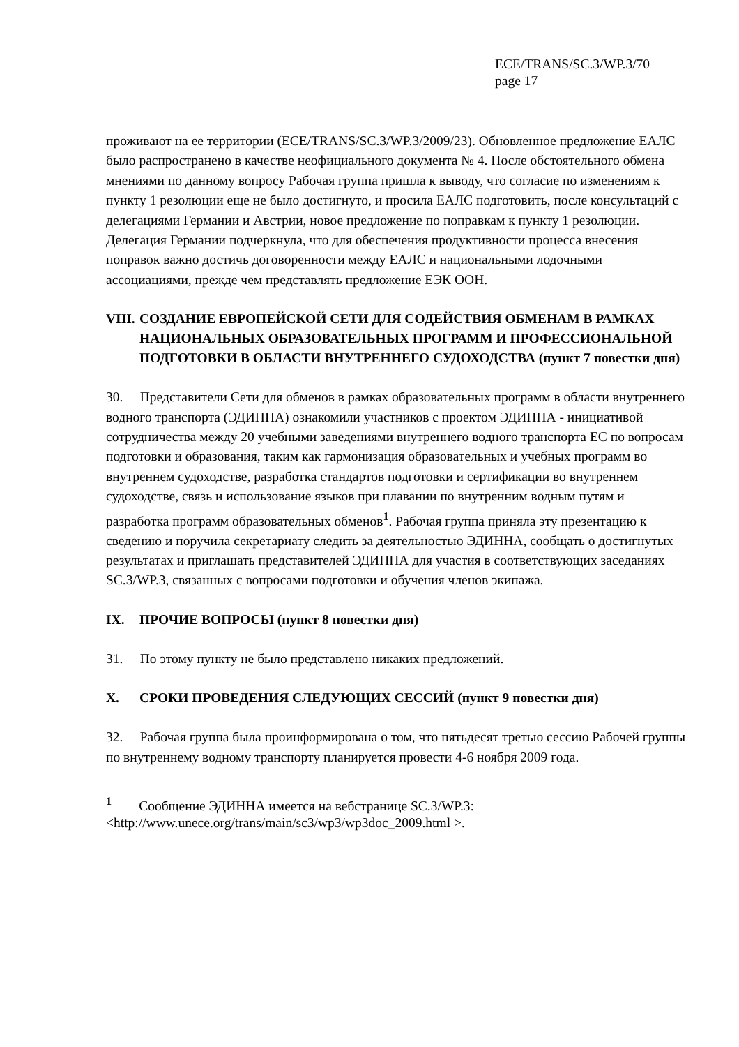ECE/TRANS/SC.3/WP.3/70
page 17
проживают на ее территории (ECE/TRANS/SC.3/WP.3/2009/23). Обновленное предложение ЕАЛС было распространено в качестве неофициального документа № 4. После обстоятельного обмена мнениями по данному вопросу Рабочая группа пришла к выводу, что согласие по изменениям к пункту 1 резолюции еще не было достигнуто, и просила ЕАЛС подготовить, после консультаций с делегациями Германии и Австрии, новое предложение по поправкам к пункту 1 резолюции. Делегация Германии подчеркнула, что для обеспечения продуктивности процесса внесения поправок важно достичь договоренности между ЕАЛС и национальными лодочными ассоциациями, прежде чем представлять предложение ЕЭК ООН.
VIII. СОЗДАНИЕ ЕВРОПЕЙСКОЙ СЕТИ ДЛЯ СОДЕЙСТВИЯ ОБМЕНАМ В РАМКАХ НАЦИОНАЛЬНЫХ ОБРАЗОВАТЕЛЬНЫХ ПРОГРАММ И ПРОФЕССИОНАЛЬНОЙ ПОДГОТОВКИ В ОБЛАСТИ ВНУТРЕННЕГО СУДОХОДСТВА (пункт 7 повестки дня)
30. Представители Сети для обменов в рамках образовательных программ в области внутреннего водного транспорта (ЭДИННА) ознакомили участников с проектом ЭДИННА - инициативой сотрудничества между 20 учебными заведениями внутреннего водного транспорта ЕС по вопросам подготовки и образования, таким как гармонизация образовательных и учебных программ во внутреннем судоходстве, разработка стандартов подготовки и сертификации во внутреннем судоходстве, связь и использование языков при плавании по внутренним водным путям и разработка программ образовательных обменов<sup>1</sup>. Рабочая группа приняла эту презентацию к сведению и поручила секретариату следить за деятельностью ЭДИННА, сообщать о достигнутых результатах и приглашать представителей ЭДИННА для участия в соответствующих заседаниях SC.3/WP.3, связанных с вопросами подготовки и обучения членов экипажа.
IX. ПРОЧИЕ ВОПРОСЫ (пункт 8 повестки дня)
31. По этому пункту не было представлено никаких предложений.
X. СРОКИ ПРОВЕДЕНИЯ СЛЕДУЮЩИХ СЕССИЙ (пункт 9 повестки дня)
32. Рабочая группа была проинформирована о том, что пятьдесят третью сессию Рабочей группы по внутреннему водному транспорту планируется провести 4-6 ноября 2009 года.
<sup>1</sup> Сообщение ЭДИННА имеется на вебстранице SC.3/WP.3: <http://www.unece.org/trans/main/sc3/wp3/wp3doc_2009.html >.